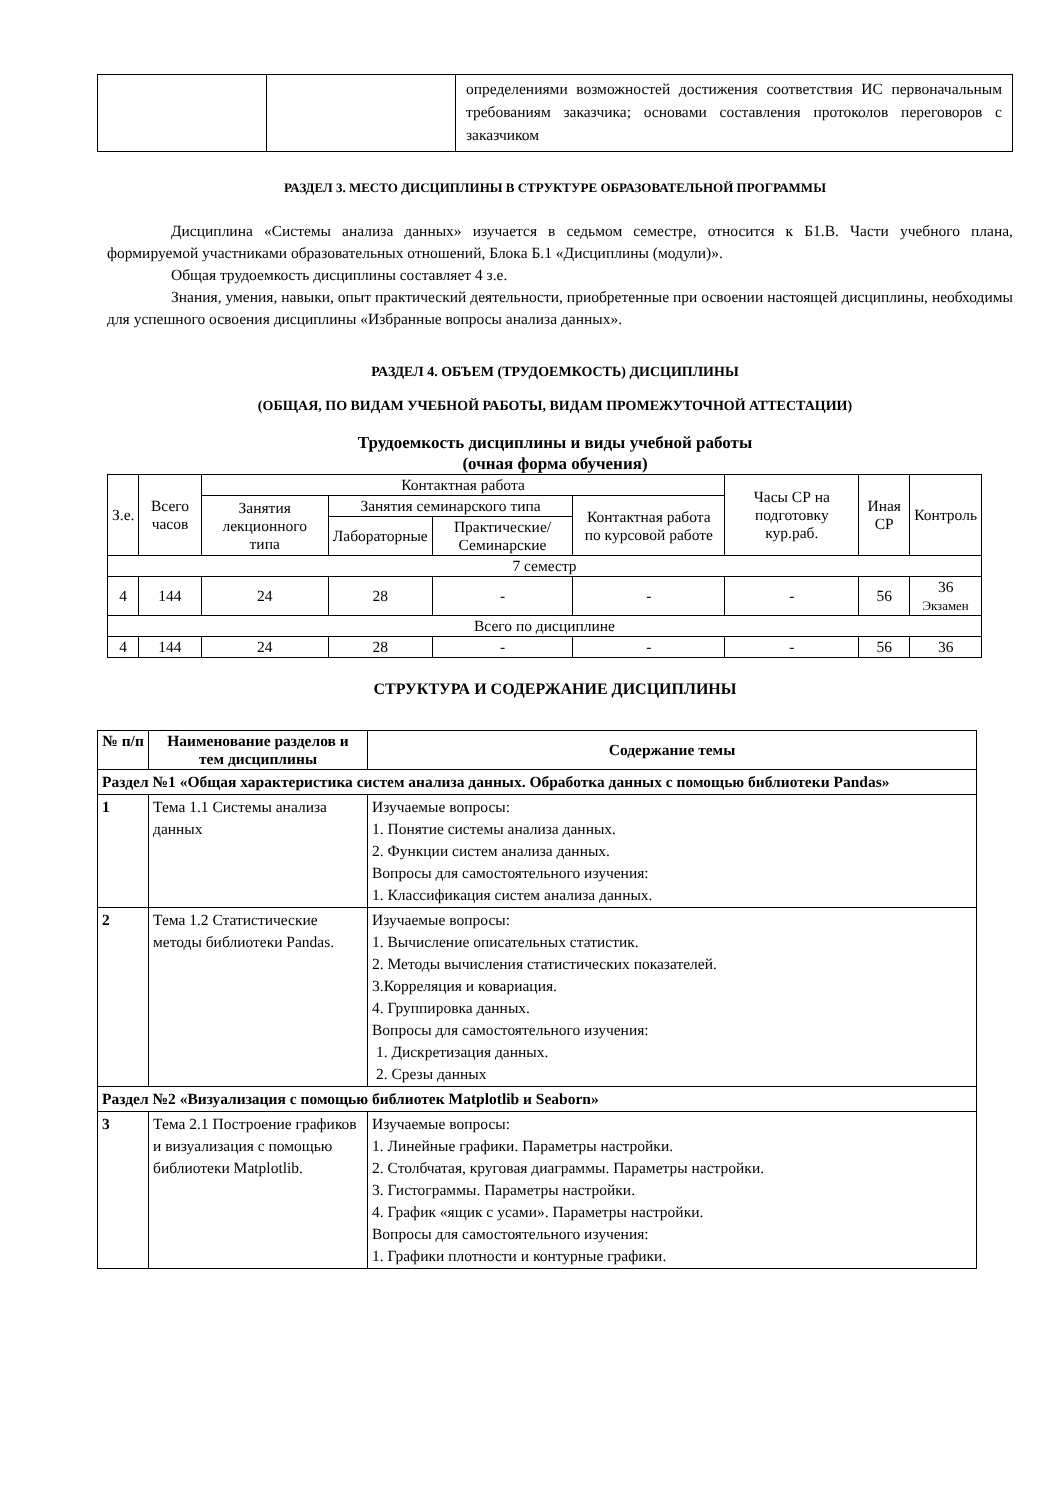| | | определениями возможностей достижения соответствия ИС первоначальным требованиям заказчика; основами составления протоколов переговоров с заказчиком |
РАЗДЕЛ 3. МЕСТО ДИСЦИПЛИНЫ В СТРУКТУРЕ ОБРАЗОВАТЕЛЬНОЙ ПРОГРАММЫ
Дисциплина «Системы анализа данных» изучается в седьмом семестре, относится к Б1.В. Части учебного плана, формируемой участниками образовательных отношений, Блока Б.1 «Дисциплины (модули)».
Общая трудоемкость дисциплины составляет 4 з.е.
Знания, умения, навыки, опыт практический деятельности, приобретенные при освоении настоящей дисциплины, необходимы для успешного освоения дисциплины «Избранные вопросы анализа данных».
РАЗДЕЛ 4. ОБЪЕМ (ТРУДОЕМКОСТЬ) ДИСЦИПЛИНЫ
(ОБЩАЯ, ПО ВИДАМ УЧЕБНОЙ РАБОТЫ, ВИДАМ ПРОМЕЖУТОЧНОЙ АТТЕСТАЦИИ)
Трудоемкость дисциплины и виды учебной работы
(очная форма обучения)
| З.е. | Всего часов | Контактная работа | | | | Часы СР на подготовку кур.раб. | Иная СР | Контроль |
| --- | --- | --- | --- | --- | --- | --- | --- | --- |
| | | Занятия лекционного типа | Занятия семинарского типа | | Контактная работа по курсовой работе | | | |
| | | | Лабораторные | Практические/ Семинарские | | | | |
| 7 семестр | | | | | | | | |
| 4 | 144 | 24 | 28 | - | - | - | 56 | 36 Экзамен |
| Всего по дисциплине | | | | | | | | |
| 4 | 144 | 24 | 28 | - | - | - | 56 | 36 |
СТРУКТУРА И СОДЕРЖАНИЕ ДИСЦИПЛИНЫ
| № п/п | Наименование разделов и тем дисциплины | Содержание темы |
| --- | --- | --- |
| Раздел №1 «Общая характеристика систем анализа данных. Обработка данных с помощью библиотеки Pandas» | | |
| 1 | Тема 1.1 Системы анализа данных | Изучаемые вопросы: 1. Понятие системы анализа данных. 2. Функции систем анализа данных. Вопросы для самостоятельного изучения: 1. Классификация систем анализа данных. |
| 2 | Тема 1.2 Статистические методы библиотеки Pandas. | Изучаемые вопросы: 1. Вычисление описательных статистик. 2. Методы вычисления статистических показателей. 3.Корреляция и ковариация. 4. Группировка данных. Вопросы для самостоятельного изучения: 1. Дискретизация данных. 2. Срезы данных |
| Раздел №2 «Визуализация с помощью библиотек Matplotlib и Seaborn» | | |
| 3 | Тема 2.1 Построение графиков и визуализация с помощью библиотеки Matplotlib. | Изучаемые вопросы: 1. Линейные графики. Параметры настройки. 2. Столбчатая, круговая диаграммы. Параметры настройки. 3. Гистограммы. Параметры настройки. 4. График «ящик с усами». Параметры настройки. Вопросы для самостоятельного изучения: 1. Графики плотности и контурные графики. |